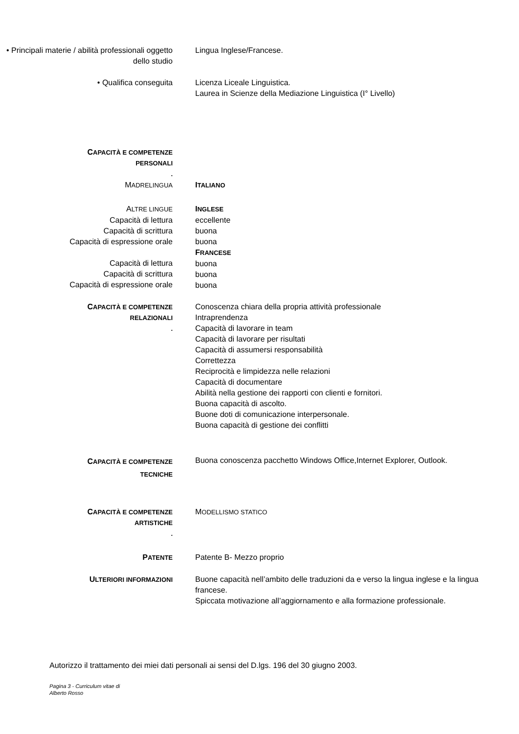• Principali materie / abilità professionali oggetto dello studio
Lingua Inglese/Francese.
• Qualifica conseguita Licenza Liceale Linguistica.
Laurea in Scienze della Mediazione Linguistica (I° Livello)
CAPACITÀ E COMPETENZE
PERSONALI
.
MADRELINGUA
ITALIANO
ALTRE LINGUE
Capacità di lettura
Capacità di scrittura
Capacità di espressione orale
Capacità di lettura
Capacità di scrittura
Capacità di espressione orale
INGLESE
eccellente
buona
buona
FRANCESE
buona
buona
buona
CAPACITÀ E COMPETENZE
RELAZIONALI
.
Conoscenza chiara della propria attività professionale
Intraprendenza
Capacità di lavorare in team
Capacità di lavorare per risultati
Capacità di assumersi responsabilità
Correttezza
Reciprocità e limpidezza nelle relazioni
Capacità di documentare
Abilità nella gestione dei rapporti con clienti e fornitori.
Buona capacità di ascolto.
Buone doti di comunicazione interpersonale.
Buona capacità di gestione dei conflitti
CAPACITÀ E COMPETENZE
TECNICHE
Buona conoscenza pacchetto Windows Office,Internet Explorer, Outlook.
CAPACITÀ E COMPETENZE
ARTISTICHE
.
MODELLISMO STATICO
PATENTE
Patente B- Mezzo proprio
ULTERIORI INFORMAZIONI
Buone capacità nell’ambito delle traduzioni da e verso la lingua inglese e la lingua francese.
Spiccata motivazione all’aggiornamento e alla formazione professionale.
Autorizzo il trattamento dei miei dati personali ai sensi del D.lgs. 196 del 30 giugno 2003.
Pagina 3 - Curriculum vitae di
Alberto Rosso